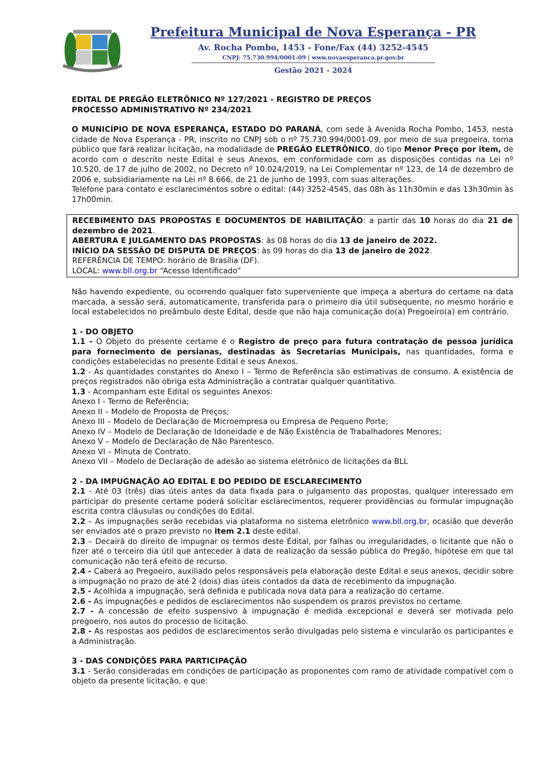Prefeitura Municipal de Nova Esperança - PR
Av. Rocha Pombo, 1453 - Fone/Fax (44) 3252-4545
CNPJ: 75.730.994/0001-09 | www.novaesperanca.pr.gov.br
Gestão 2021 - 2024
EDITAL DE PREGÃO ELETRÔNICO Nº 127/2021 - REGISTRO DE PREÇOS
PROCESSO ADMINISTRATIVO Nº 234/2021
O MUNICÍPIO DE NOVA ESPERANÇA, ESTADO DO PARANÁ, com sede à Avenida Rocha Pombo, 1453, nesta cidade de Nova Esperança - PR, inscrito no CNPJ sob o nº 75.730.994/0001-09, por meio de sua pregoeira, torna público que fará realizar licitação, na modalidade de PREGÃO ELETRÔNICO, do tipo Menor Preço por item, de acordo com o descrito neste Edital e seus Anexos, em conformidade com as disposições contidas na Lei nº 10.520, de 17 de julho de 2002, no Decreto nº 10.024/2019, na Lei Complementar nº 123, de 14 de dezembro de 2006 e, subsidiariamente na Lei nº 8.666, de 21 de junho de 1993, com suas alterações.
Telefone para contato e esclarecimentos sobre o edital: (44) 3252-4545, das 08h às 11h30min e das 13h30min às 17h00min.
RECEBIMENTO DAS PROPOSTAS E DOCUMENTOS DE HABILITAÇÃO: a partir das 10 horas do dia 21 de dezembro de 2021.
ABERTURA E JULGAMENTO DAS PROPOSTAS: às 08 horas do dia 13 de janeiro de 2022.
INÍCIO DA SESSÃO DE DISPUTA DE PREÇOS: às 09 horas do dia 13 de janeiro de 2022.
REFERÊNCIA DE TEMPO: horário de Brasília (DF).
LOCAL: www.bll.org.br “Acesso Identificado”
Não havendo expediente, ou ocorrendo qualquer fato superveniente que impeça a abertura do certame na data marcada, a sessão será, automaticamente, transferida para o primeiro dia útil subsequente, no mesmo horário e local estabelecidos no preâmbulo deste Edital, desde que não haja comunicação do(a) Pregoeiro(a) em contrário.
1 - DO OBJETO
1.1 - O Objeto do presente certame é o Registro de preço para futura contratação de pessoa jurídica para fornecimento de persianas, destinadas às Secretarias Municipais, nas quantidades, forma e condições estabelecidas no presente Edital e seus Anexos.
1.2 - As quantidades constantes do Anexo I – Termo de Referência são estimativas de consumo. A existência de preços registrados não obriga esta Administração a contratar qualquer quantitativo.
1.3 - Acompanham este Edital os seguintes Anexos:
Anexo I - Termo de Referência;
Anexo II – Modelo de Proposta de Preços;
Anexo III – Modelo de Declaração de Microempresa ou Empresa de Pequeno Porte;
Anexo IV – Modelo de Declaração de Idoneidade e de Não Existência de Trabalhadores Menores;
Anexo V – Modelo de Declaração de Não Parentesco.
Anexo VI – Minuta de Contrato.
Anexo VII – Modelo de Declaração de adesão ao sistema eletrônico de licitações da BLL
2 - DA IMPUGNAÇÃO AO EDITAL E DO PEDIDO DE ESCLARECIMENTO
2.1 - Até 03 (três) dias úteis antes da data fixada para o julgamento das propostas, qualquer interessado em participar do presente certame poderá solicitar esclarecimentos, requerer providências ou formular impugnação escrita contra cláusulas ou condições do Edital.
2.2 – As impugnações serão recebidas via plataforma no sistema eletrônico www.bll.org.br, ocasião que deverão ser enviados até o prazo previsto no item 2.1 deste edital.
2.3 – Decairá do direito de impugnar os termos deste Edital, por falhas ou irregularidades, o licitante que não o fizer até o terceiro dia útil que anteceder à data de realização da sessão pública do Pregão, hipótese em que tal comunicação não terá efeito de recurso.
2.4 - Caberá ao Pregoeiro, auxiliado pelos responsáveis pela elaboração deste Edital e seus anexos, decidir sobre a impugnação no prazo de até 2 (dois) dias úteis contados da data de recebimento da impugnação.
2.5 - Acolhida a impugnação, será definida e publicada nova data para a realização do certame.
2.6 - As impugnações e pedidos de esclarecimentos não suspendem os prazos previstos no certame.
2.7 - A concessão de efeito suspensivo à impugnação é medida excepcional e deverá ser motivada pelo pregoeiro, nos autos do processo de licitação.
2.8 - As respostas aos pedidos de esclarecimentos serão divulgadas pelo sistema e vincularão os participantes e a Administração.
3 - DAS CONDIÇÕES PARA PARTICIPAÇÃO
3.1 - Serão consideradas em condições de participação as proponentes com ramo de atividade compatível com o objeto da presente licitação, e que: